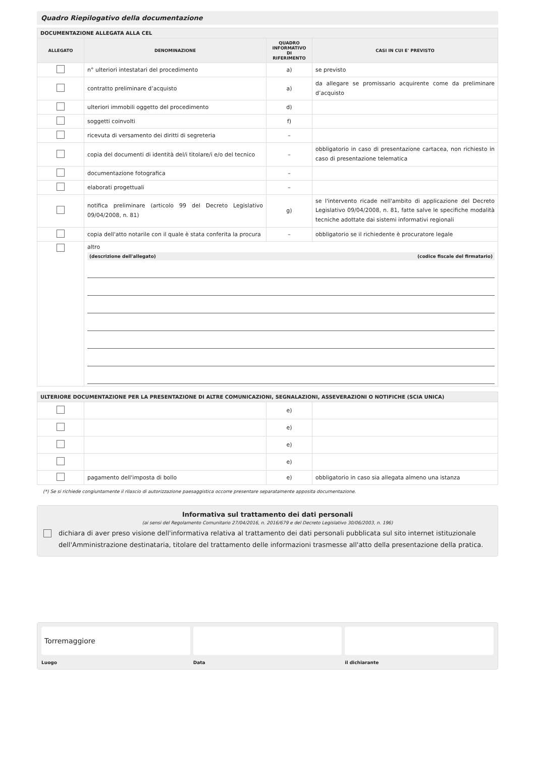Quadro Riepilogativo della documentazione
| DOCUMENTAZIONE ALLEGATA ALLA CEL | | | |
| ALLEGATO | DENOMINAZIONE | QUADRO INFORMATIVO DI RIFERIMENTO | CASI IN CUI E' PREVISTO |
| | n° ulteriori intestatari del procedimento | a) | se previsto |
| | contratto preliminare d’acquisto | a) | da allegare se promissario acquirente come da preliminare d’acquisto |
| | ulteriori immobili oggetto del procedimento | d) | |
| | soggetti coinvolti | f) | |
| | ricevuta di versamento dei diritti di segreteria | – | |
| | copia del documenti di identità del/i titolare/i e/o del tecnico | – | obbligatorio in caso di presentazione cartacea, non richiesto in caso di presentazione telematica |
| | documentazione fotografica | – | |
| | elaborati progettuali | – | |
| | notifica preliminare (articolo 99 del Decreto Legislativo 09/04/2008, n. 81) | g) | se l'intervento ricade nell'ambito di applicazione del Decreto Legislativo 09/04/2008, n. 81, fatte salve le specifiche modalità tecniche adottate dai sistemi informativi regionali |
| | copia dell'atto notarile con il quale è stata conferita la procura | – | obbligatorio se il richiedente è procuratore legale |
| | altro (descrizione dell'allegato) (codice fiscale del firmatario) | | |
| ULTERIORE DOCUMENTAZIONE PER LA PRESENTAZIONE DI ALTRE COMUNICAZIONI, SEGNALAZIONI, ASSEVERAZIONI O NOTIFICHE (SCIA UNICA) | | | |
| | | e) | |
| | | e) | |
| | | e) | |
| | | e) | |
| | pagamento dell'imposta di bollo | e) | obbligatorio in caso sia allegata almeno una istanza |
(*) Se si richiede congiuntamente il rilascio di autorizzazione paesaggistica occorre presentare separatamente apposita documentazione.
Informativa sul trattamento dei dati personali
(ai sensi del Regolamento Comunitario 27/04/2016, n. 2016/679 e del Decreto Legislativo 30/06/2003, n. 196)
dichiara di aver preso visione dell'informativa relativa al trattamento dei dati personali pubblicata sul sito internet istituzionale dell'Amministrazione destinataria, titolare del trattamento delle informazioni trasmesse all'atto della presentazione della pratica.
Torremaggiore
Luogo
Data il dichiarante